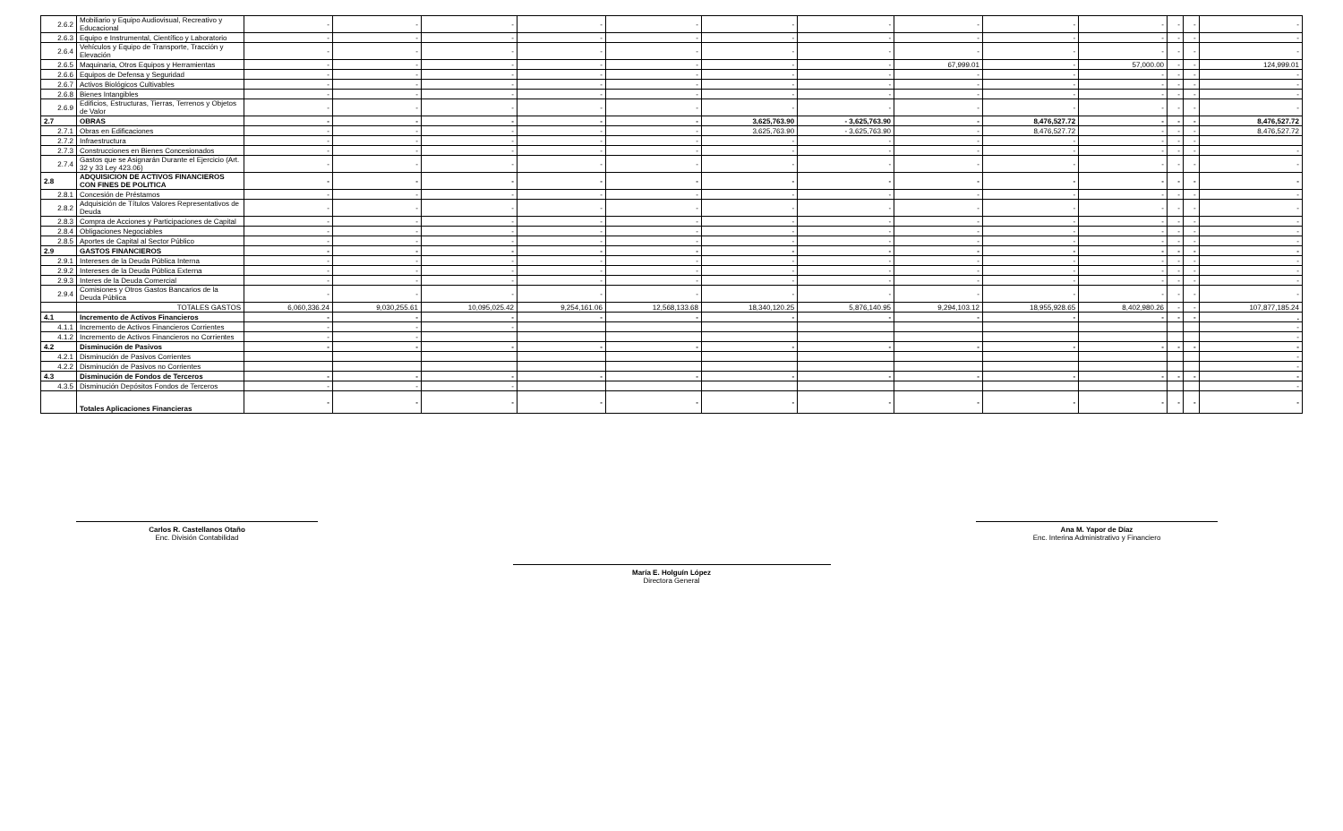| 2.6.2 | Mobiliario y Equipo Audiovisual, Recreativo y Educacional | - | - | - | - | - | - | - | - | - | - | - | - | - |
| 2.6.3 | Equipo e Instrumental, Científico y Laboratorio | - | - | - | - | - | - | - | - | - | - | - | - | - |
| 2.6.4 | Vehículos y Equipo de Transporte, Tracción y Elevación | - | - | - | - | - | - | - | - | - | - | - | - | - |
| 2.6.5 | Maquinaria, Otros Equipos y Herramientas | - | - | - | - | - | - | - | 67,999.01 | - | 57,000.00 | - | - | 124,999.01 |
| 2.6.6 | Equipos de Defensa y Seguridad | - | - | - | - | - | - | - | - | - | - | - | - | - |
| 2.6.7 | Activos Biológicos Cultivables | - | - | - | - | - | - | - | - | - | - | - | - | - |
| 2.6.8 | Bienes Intangibles | - | - | - | - | - | - | - | - | - | - | - | - | - |
| 2.6.9 | Edificios, Estructuras, Tierras, Terrenos y Objetos de Valor | - | - | - | - | - | - | - | - | - | - | - | - | - |
| 2.7 | OBRAS | - | - | - | - | - | 3,625,763.90 | - 3,625,763.90 | - | 8,476,527.72 | - | - | - | 8,476,527.72 |
| 2.7.1 | Obras en Edificaciones | - | - | - | - | - | 3,625,763.90 | - 3,625,763.90 | - | 8,476,527.72 | - | - | - | 8,476,527.72 |
| 2.7.2 | Infraestructura | - | - | - | - | - | - | - | - | - | - | - | - | |
| 2.7.3 | Construcciones en Bienes Concesionados | - | - | - | - | - | - | - | - | - | - | - | - | - |
| 2.7.4 | Gastos que se Asignarán Durante el Ejercicio (Art. 32 y 33 Ley 423.06) | - | - | - | - | - | - | - | - | - | - | - | - | - |
| 2.8 | ADQUISICION DE ACTIVOS FINANCIEROS CON FINES DE POLITICA | - | - | - | - | - | - | - | - | - | - | - | - | - |
| 2.8.1 | Concesión de Préstamos | - | - | - | - | - | - | - | - | - | - | - | - | - |
| 2.8.2 | Adquisición de Títulos Valores Representativos de Deuda | - | - | - | - | - | - | - | - | - | - | - | - | - |
| 2.8.3 | Compra de Acciones y Participaciones de Capital | - | - | - | - | - | - | - | - | - | - | - | - | - |
| 2.8.4 | Obligaciones Negociables | - | - | - | - | - | - | - | - | - | - | - | - | - |
| 2.8.5 | Aportes de Capital al Sector Público | - | - | - | - | - | - | - | - | - | - | - | - | - |
| 2.9 | GASTOS FINANCIEROS | - | - | - | - | - | - | - | - | - | - | - | - | - |
| 2.9.1 | Intereses de la Deuda Pública Interna | - | - | - | - | - | - | - | - | - | - | - | - | - |
| 2.9.2 | Intereses de la Deuda Pública Externa | - | - | - | - | - | - | - | - | - | - | - | - | - |
| 2.9.3 | Interes de la Deuda Comercial | - | - | - | - | - | - | - | - | - | - | - | - | - |
| 2.9.4 | Comisiones y Otros Gastos Bancarios de la Deuda Pública | - | - | - | - | - | - | - | - | - | - | - | - | - |
| | TOTALES GASTOS | 6,060,336.24 | 9,030,255.61 | 10,095,025.42 | 9,254,161.06 | 12,568,133.68 | 18,340,120.25 | 5,876,140.95 | 9,294,103.12 | 18,955,928.65 | 8,402,980.26 | - | - | 107,877,185.24 |
| 4.1 | Incremento de Activos Financieros | - | - | - | - | - | - | - | - | - | - | - | - | . |
| 4.1.1 | Incremento de Activos Financieros Corrientes | - | - | - | | | | | | | | | | - |
| 4.1.2 | Incremento de Activos Financieros no Corrientes | - | - | | | | | | | | | | | - |
| 4.2 | Disminución de Pasivos | - | - | - | - | - | - | - | - | - | - | - | - | - |
| 4.2.1 | Disminución de Pasivos Corrientes | | | | | | | | | | | | | - |
| 4.2.2 | Disminución de Pasivos no Corrientes | | | | | | | | | | | | | - |
| 4.3 | Disminución de Fondos de Terceros | - | - | - | - | - | - | - | - | - | - | - | - | - |
| 4.3.5 | Disminución Depósitos Fondos de Terceros | - | - | - | | | | | | | | | | - |
| | Totales Aplicaciones Financieras | - | - | - | - | - | - | - | - | - | - | - | - | - |
Carlos R. Castellanos Otaño
Enc. División Contabilidad
Ana M. Yapor de Díaz
Enc. Interina Administrativo y Financiero
María E. Holguín López
Directora General